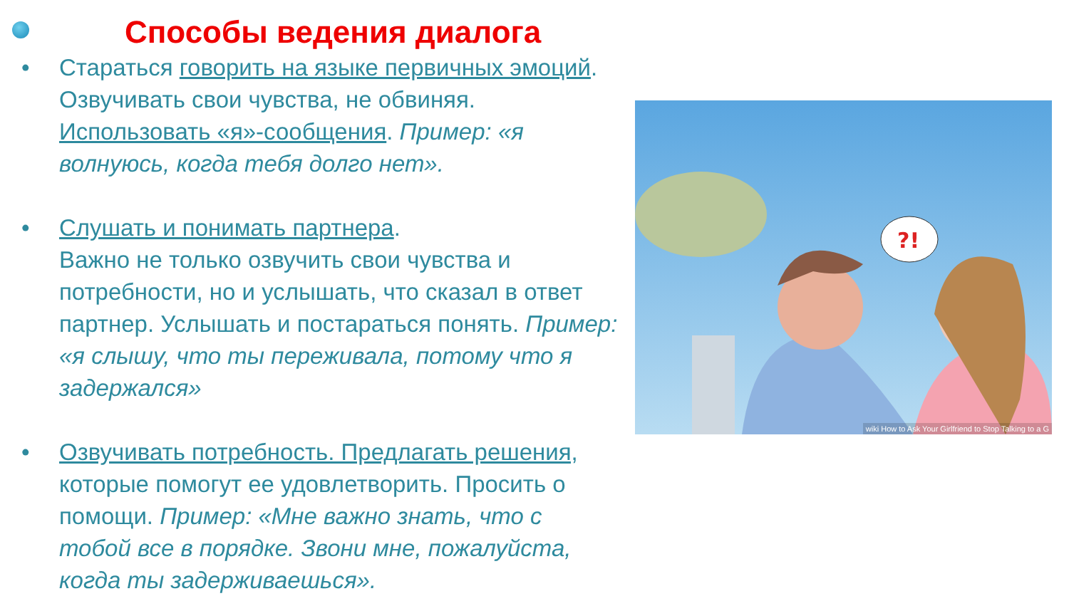Способы ведения диалога
• Стараться говорить на языке первичных эмоций. Озвучивать свои чувства, не обвиняя. Использовать «я»-сообщения. Пример: «я волнуюсь, когда тебя долго нет».
• Слушать и понимать партнера.
Важно не только озвучить свои чувства и потребности, но и услышать, что сказал в ответ партнер. Услышать и постараться понять. Пример: «я слышу, что ты переживала, потому что я задержался»
• Озвучивать потребность. Предлагать решения, которые помогут ее удовлетворить. Просить о помощи. Пример: «Мне важно знать, что с тобой все в порядке. Звони мне, пожалуйста, когда ты задерживаешься».
?!
wiki How to Ask Your Girlfriend to Stop Talking to a G